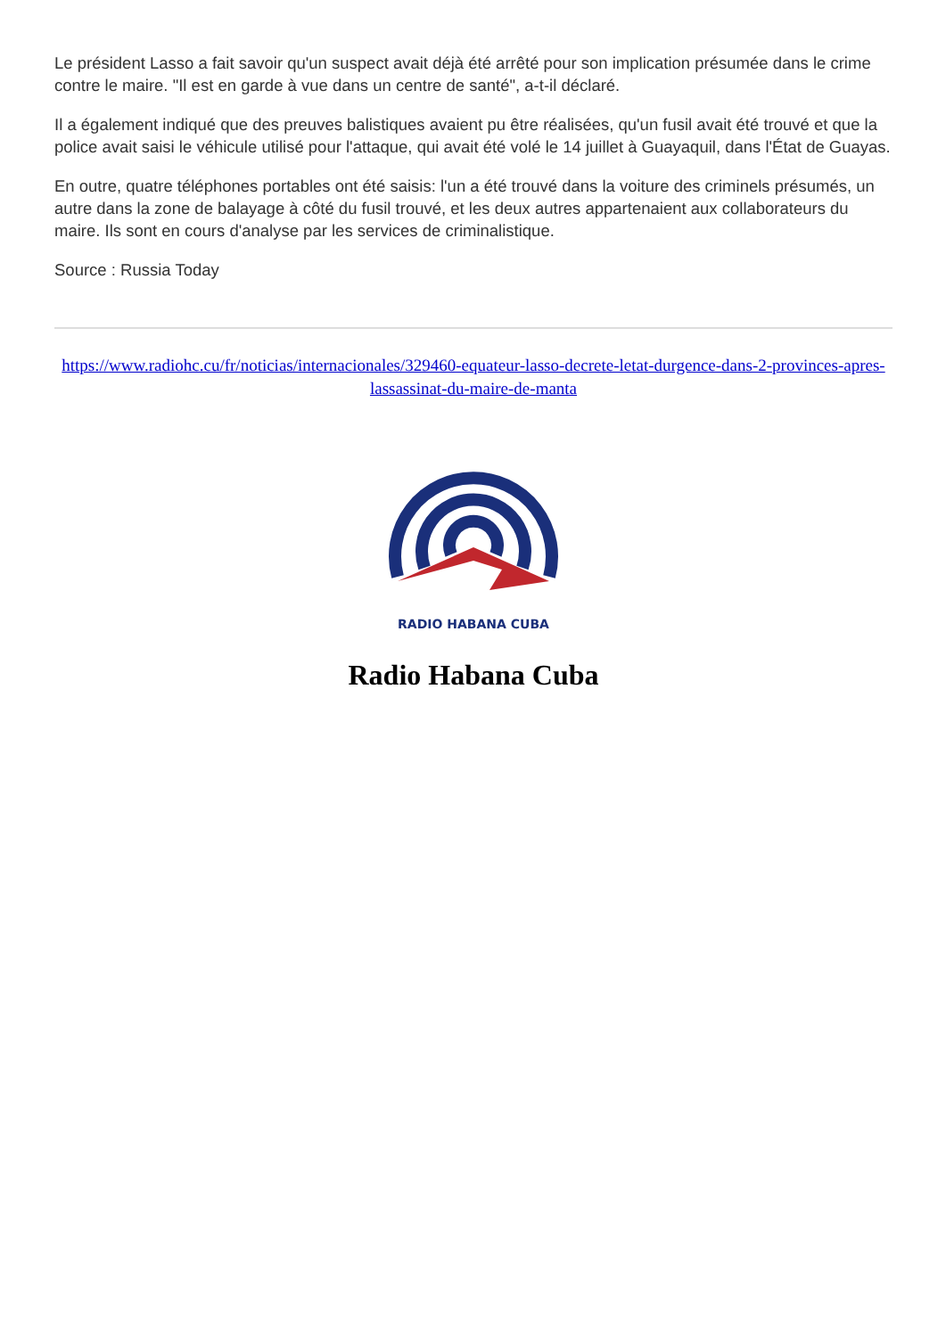Le président Lasso a fait savoir qu'un suspect avait déjà été arrêté pour son implication présumée dans le crime contre le maire. "Il est en garde à vue dans un centre de santé", a-t-il déclaré.
Il a également indiqué que des preuves balistiques avaient pu être réalisées, qu'un fusil avait été trouvé et que la police avait saisi le véhicule utilisé pour l'attaque, qui avait été volé le 14 juillet à Guayaquil, dans l'État de Guayas.
En outre, quatre téléphones portables ont été saisis: l'un a été trouvé dans la voiture des criminels présumés, un autre dans la zone de balayage à côté du fusil trouvé, et les deux autres appartenaient aux collaborateurs du maire. Ils sont en cours d'analyse par les services de criminalistique.
Source : Russia Today
https://www.radiohc.cu/fr/noticias/internacionales/329460-equateur-lasso-decrete-letat-durgence-dans-2-provinces-apres-lassassinat-du-maire-de-manta
RADIO HABANA CUBA
Radio Habana Cuba